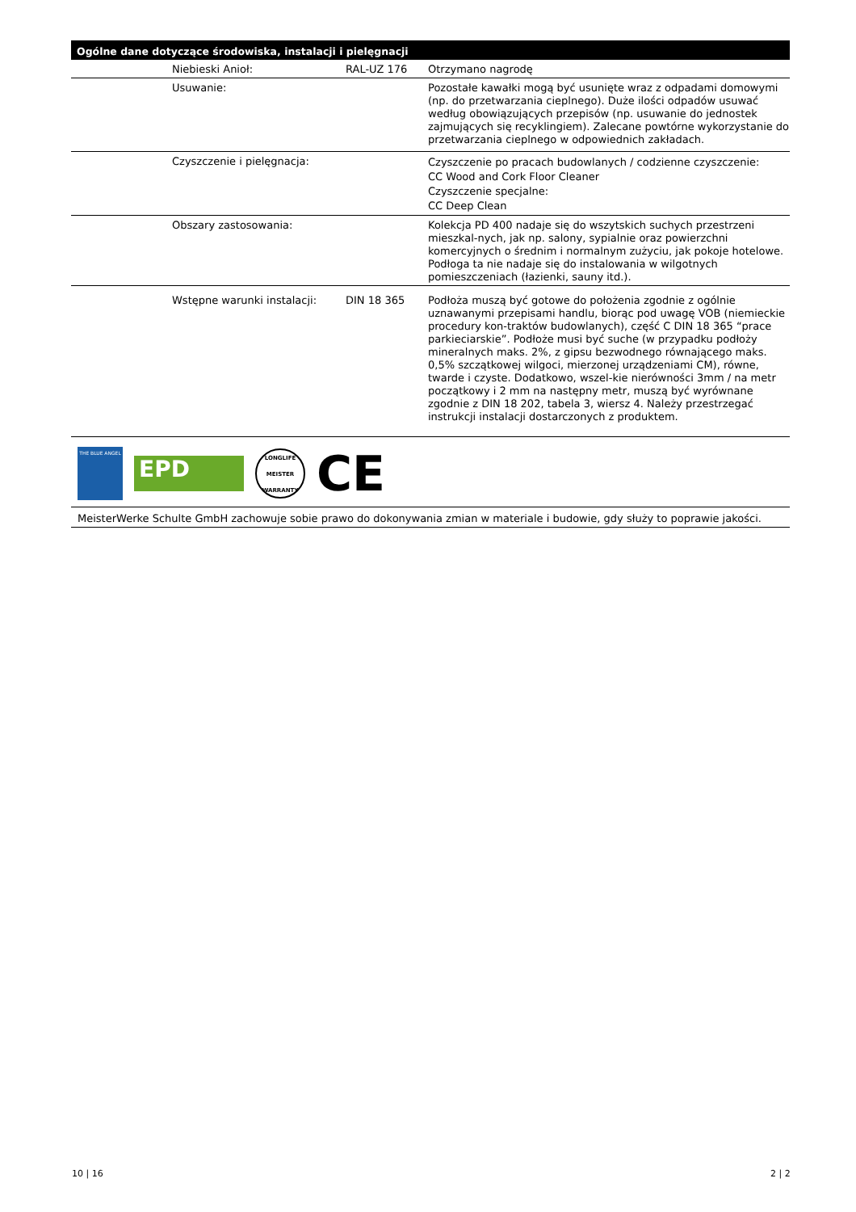Ogólne dane dotyczące środowiska, instalacji i pielęgnacji
| | Niebieski Anioł: | RAL-UZ 176 | Otrzymano nagrodę |
| | Usuwanie: | | Pozostałe kawałki mogą być usunięte wraz z odpadami domowymi (np. do przetwarzania cieplnego). Duże ilości odpadów usuwać według obowiązujących przepisów (np. usuwanie do jednostek zajmujących się recyklingiem). Zalecane powtórne wykorzystanie do przetwarzania cieplnego w odpowiednich zakładach. |
| | Czyszczenie i pielęgnacja: | | Czyszczenie po pracach budowlanych / codzienne czyszczenie: CC Wood and Cork Floor Cleaner Czyszczenie specjalne: CC Deep Clean |
| | Obszary zastosowania: | | Kolekcja PD 400 nadaje się do wszytskich suchych przestrzeni mieszkal-nych, jak np. salony, sypialnie oraz powierzchni komercyjnych o średnim i normalnym zużyciu, jak pokoje hotelowe. Podłoga ta nie nadaje się do instalowania w wilgotnych pomieszczeniach (łazienki, sauny itd.). |
| | Wstępne warunki instalacji: | DIN 18 365 | Podłoża muszą być gotowe do położenia zgodnie z ogólnie uznawanymi przepisami handlu, biorąc pod uwagę VOB (niemieckie procedury kon-traktów budowlanych), część C DIN 18 365 “prace parkieciarskie”. Podłoże musi być suche (w przypadku podłoży mineralnych maks. 2%, z gipsu bezwodnego równającego maks. 0,5% szczątkowej wilgoci, mierzonej urządzeniami CM), równe, twarde i czyste. Dodatkowo, wszel-kie nierówności 3mm / na metr początkowy i 2 mm na następny metr, muszą być wyrównane zgodnie z DIN 18 202, tabela 3, wiersz 4. Należy przestrzegać instrukcji instalacji dostarczonych z produktem. |
THE BLUE ANGEL
EPD
LONGLIFE
MEISTER
WARRANTY
CE
MeisterWerke Schulte GmbH zachowuje sobie prawo do dokonywania zmian w materiale i budowie, gdy służy to poprawie jakości.
10 | 16 2 | 2